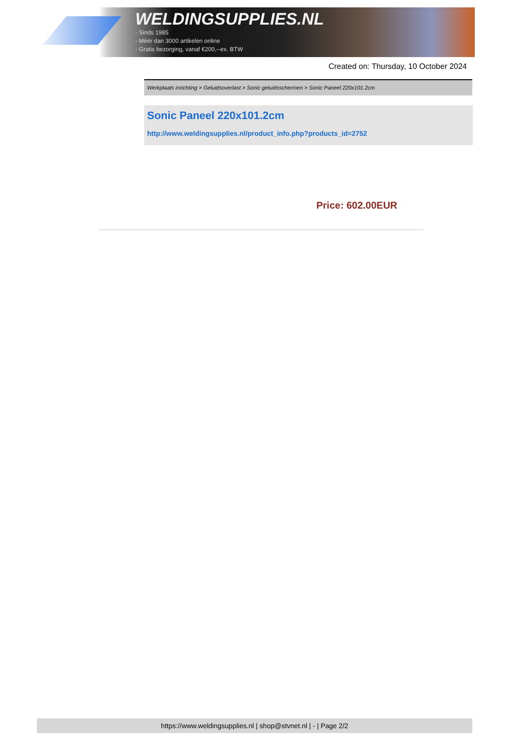WELDINGSUPPLIES.NL
- Sinds 1985
- Méér dan 3000 artikelen online
- Gratis bezorging, vanaf €200,--ex. BTW
Created on: Thursday, 10 October 2024
Werkplaats inrichting > Geluidsoverlast > Sonic geluidsschermen > Sonic Paneel 220x101.2cm
Sonic Paneel 220x101.2cm
http://www.weldingsupplies.nl/product_info.php?products_id=2752
Price: 602.00EUR
https://www.weldingsupplies.nl | shop@stvnet.nl | - | Page 2/2